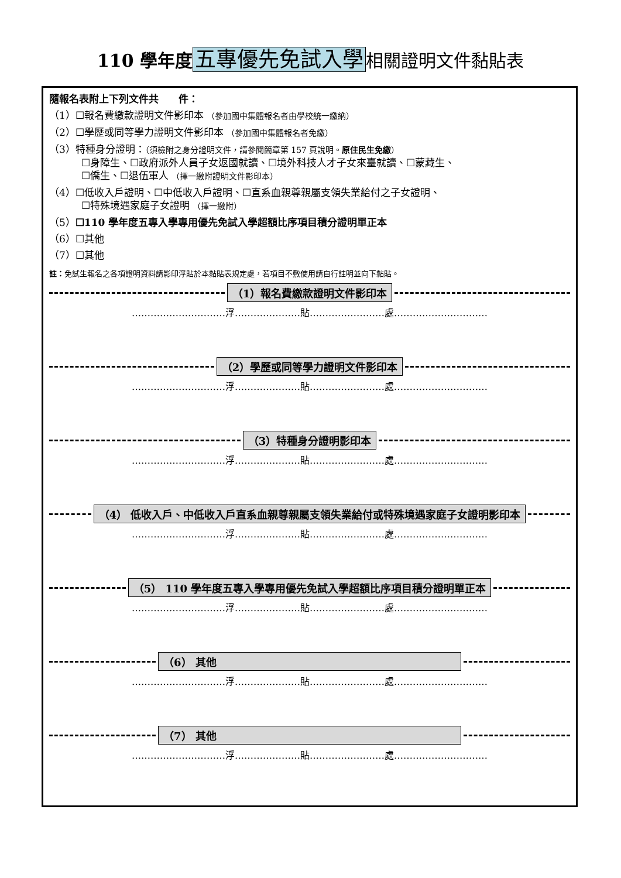110 學年度 五專優先免試入學 相關證明文件黏貼表
隨報名表附上下列文件共　　件：
（1）☐報名費繳款證明文件影印本 （參加國中集體報名者由學校統一繳納）
（2）☐學歷或同等學力證明文件影印本 （參加國中集體報名者免繳）
（3）特種身分證明：（須檢附之身分證明文件，請參閱簡章第 157 頁說明。原住民生免繳）
☐身障生、☐政府派外人員子女返國就讀、☐境外科技人才子女來臺就讀、☐蒙藏生、
☐僑生、☐退伍軍人 （擇一繳附證明文件影印本）
（4）☐低收入戶證明、☐中低收入戶證明、☐直系血親尊親屬支領失業給付之子女證明、
☐特殊境遇家庭子女證明 （擇一繳附）
（5）☐110 學年度五專入學專用優先免試入學超額比序項目積分證明單正本
（6）☐其他
（7）☐其他
註：免試生報名之各項證明資料請影印浮貼於本黏貼表規定處，若項目不敷使用請自行註明並向下黏貼。
（1）報名費繳款證明文件影印本
…………………………浮…………………貼……………………處…………………………
（2）學歷或同等學力證明文件影印本
…………………………浮…………………貼……………………處…………………………
（3）特種身分證明影印本
…………………………浮…………………貼……………………處…………………………
（4） 低收入戶、中低收入戶直系血親尊親屬支領失業給付或特殊境遇家庭子女證明影印本
…………………………浮…………………貼……………………處…………………………
（5） 110 學年度五專入學專用優先免試入學超額比序項目積分證明單正本
…………………………浮…………………貼……………………處…………………………
（6） 其他
…………………………浮…………………貼……………………處…………………………
（7） 其他
…………………………浮…………………貼……………………處…………………………